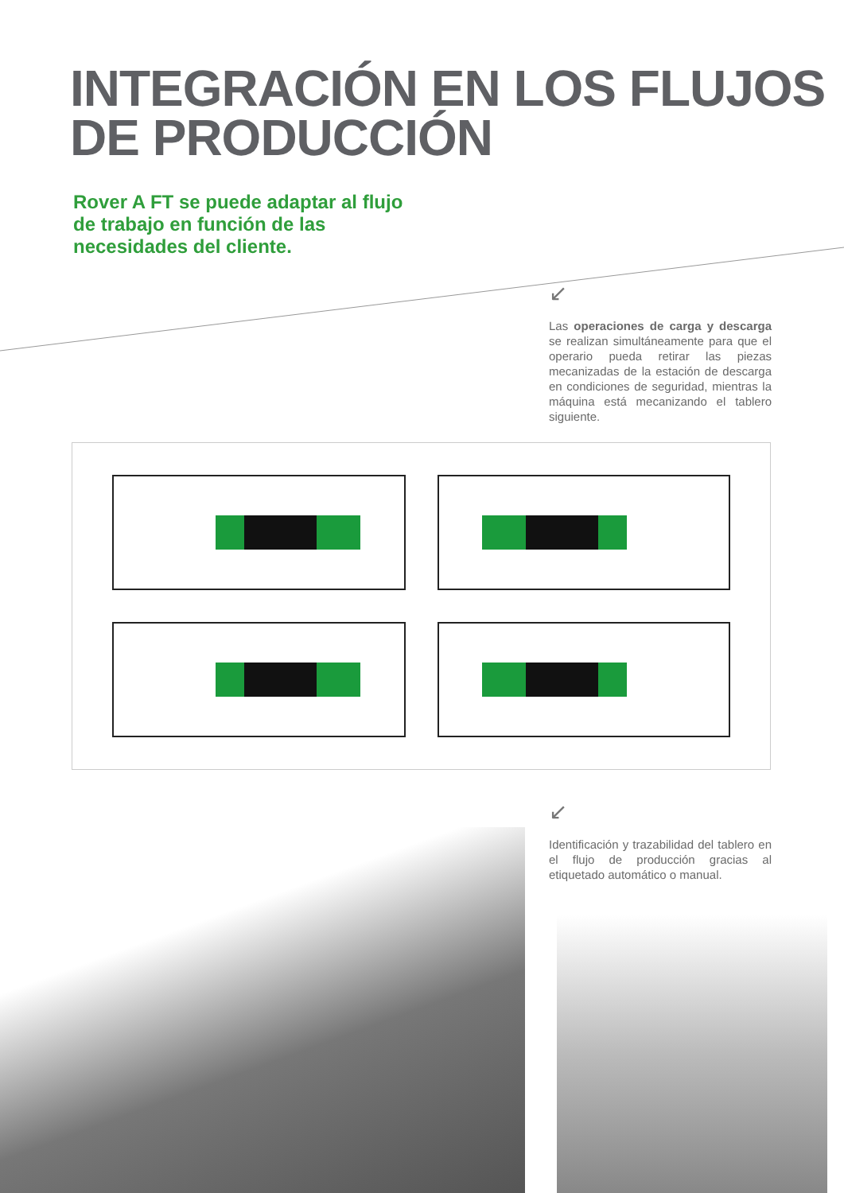INTEGRACIÓN EN LOS FLUJOS
DE PRODUCCIÓN
Rover A FT se puede adaptar al flujo de trabajo en función de las necesidades del cliente.
↙
Las operaciones de carga y descarga se realizan simultáneamente para que el operario pueda retirar las piezas mecanizadas de la estación de descarga en condiciones de seguridad, mientras la máquina está mecanizando el tablero siguiente.
↙
Identificación y trazabilidad del tablero en el flujo de producción gracias al etiquetado automático o manual.